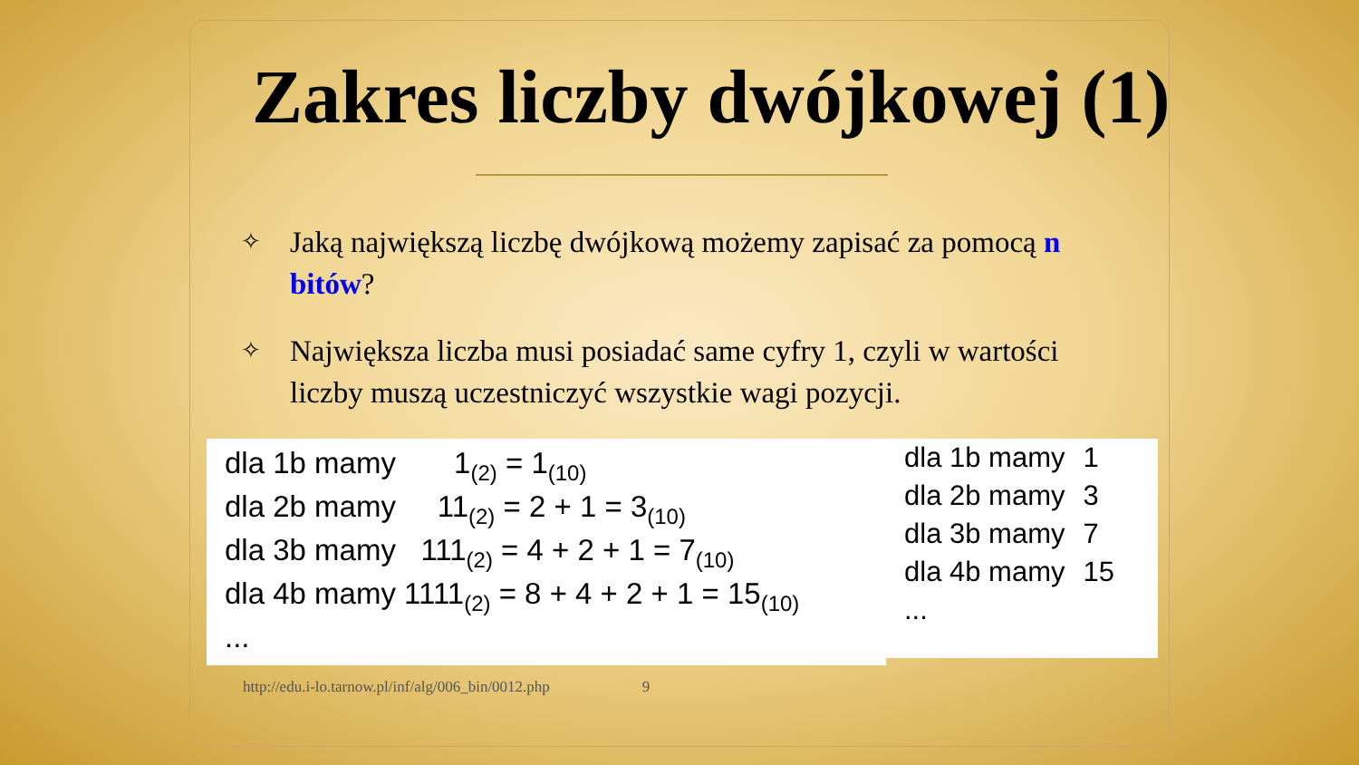Zakres liczby dwójkowej (1)
✧ Jaką największą liczbę dwójkową możemy zapisać za pomocą n bitów?
✧ Największa liczba musi posiadać same cyfry 1, czyli w wartości liczby muszą uczestniczyć wszystkie wagi pozycji.
dla 1b mamy 1<sub>(2)</sub> = 1<sub>(10)</sub>
dla 2b mamy 11<sub>(2)</sub> = 2 + 1 = 3<sub>(10)</sub>
dla 3b mamy 111<sub>(2)</sub> = 4 + 2 + 1 = 7<sub>(10)</sub>
dla 4b mamy 1111<sub>(2)</sub> = 8 + 4 + 2 + 1 = 15<sub>(10)</sub>
...
| dla 1b mamy | 1 |
| dla 2b mamy | 3 |
| dla 3b mamy | 7 |
| dla 4b mamy | 15 |
| ... | |
http://edu.i-lo.tarnow.pl/inf/alg/006_bin/0012.php 9